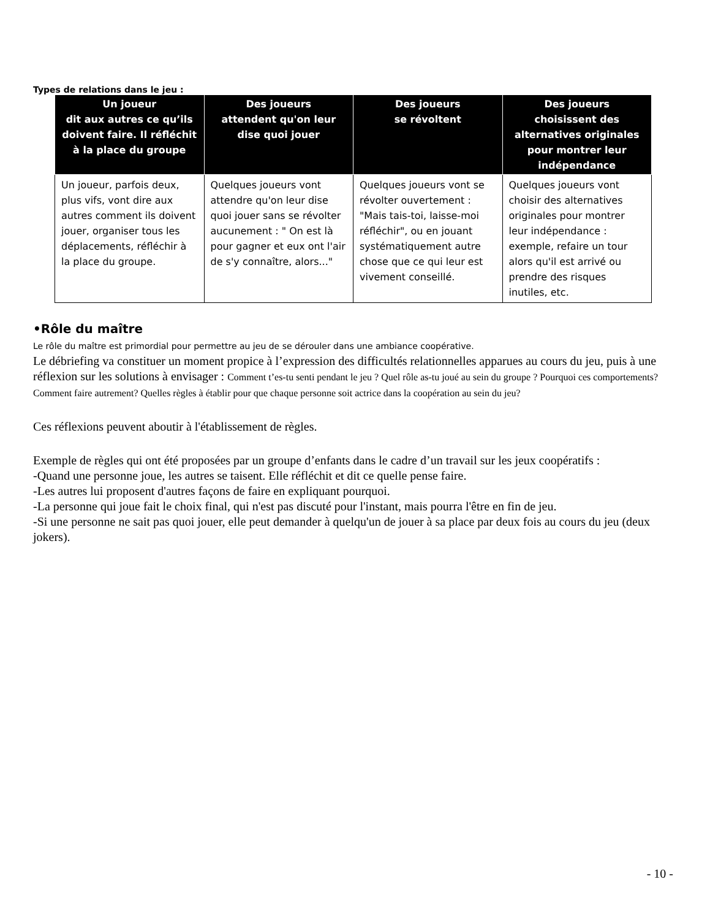Types de relations dans le jeu :
| Un joueur dit aux autres ce qu’ils doivent faire. Il réfléchit à la place du groupe | Des joueurs attendent qu'on leur dise quoi jouer | Des joueurs se révoltent | Des joueurs choisissent des alternatives originales pour montrer leur indépendance |
| --- | --- | --- | --- |
| Un joueur, parfois deux, plus vifs, vont dire aux autres comment ils doivent jouer, organiser tous les déplacements, réfléchir à la place du groupe. | Quelques joueurs vont attendre qu'on leur dise quoi jouer sans se révolter aucunement : " On est là pour gagner et eux ont l'air de s'y connaître, alors..." | Quelques joueurs vont se révolter ouvertement : "Mais tais-toi, laisse-moi réfléchir", ou en jouant systématiquement autre chose que ce qui leur est vivement conseillé. | Quelques joueurs vont choisir des alternatives originales pour montrer leur indépendance : exemple, refaire un tour alors qu'il est arrivé ou prendre des risques inutiles, etc. |
•Rôle du maître
Le rôle du maître est primordial pour permettre au jeu de se dérouler dans une ambiance coopérative.
Le débriefing va constituer un moment propice à l’expression des difficultés relationnelles apparues au cours du jeu, puis à une réflexion sur les solutions à envisager : Comment t’es-tu senti pendant le jeu ? Quel rôle as-tu joué au sein du groupe ? Pourquoi ces comportements? Comment faire autrement? Quelles règles à établir pour que chaque personne soit actrice dans la coopération au sein du jeu?
Ces réflexions peuvent aboutir à l'établissement de règles.
Exemple de règles qui ont été proposées par un groupe d’enfants dans le cadre d’un travail sur les jeux coopératifs :
-Quand une personne joue, les autres se taisent. Elle réfléchit et dit ce quelle pense faire.
-Les autres lui proposent d'autres façons de faire en expliquant pourquoi.
-La personne qui joue fait le choix final, qui n'est pas discuté pour l'instant, mais pourra l'être en fin de jeu.
-Si une personne ne sait pas quoi jouer, elle peut demander à quelqu'un de jouer à sa place par deux fois au cours du jeu (deux jokers).
- 10 -